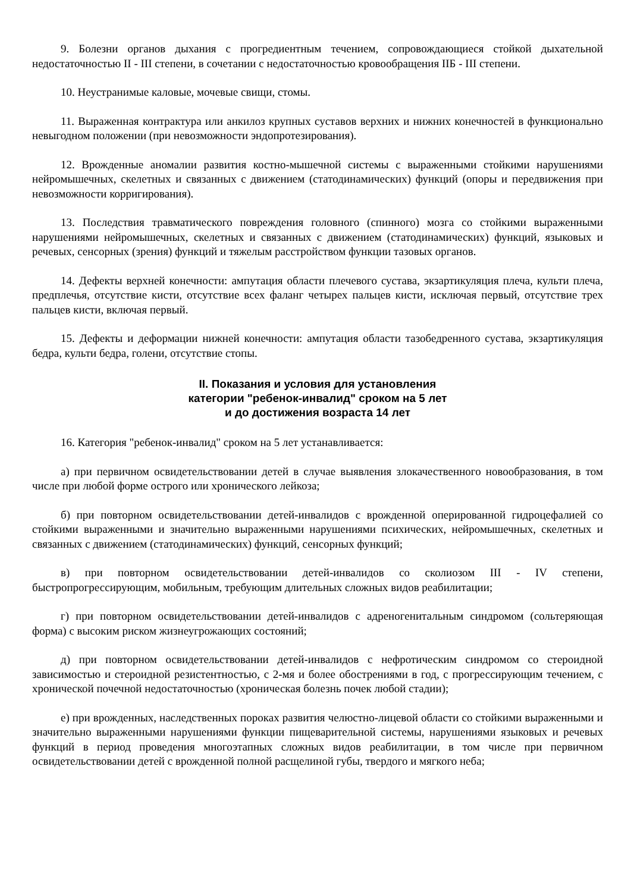9. Болезни органов дыхания с прогредиентным течением, сопровождающиеся стойкой дыхательной недостаточностью II - III степени, в сочетании с недостаточностью кровообращения IIБ - III степени.
10. Неустранимые каловые, мочевые свищи, стомы.
11. Выраженная контрактура или анкилоз крупных суставов верхних и нижних конечностей в функционально невыгодном положении (при невозможности эндопротезирования).
12. Врожденные аномалии развития костно-мышечной системы с выраженными стойкими нарушениями нейромышечных, скелетных и связанных с движением (статодинамических) функций (опоры и передвижения при невозможности корригирования).
13. Последствия травматического повреждения головного (спинного) мозга со стойкими выраженными нарушениями нейромышечных, скелетных и связанных с движением (статодинамических) функций, языковых и речевых, сенсорных (зрения) функций и тяжелым расстройством функции тазовых органов.
14. Дефекты верхней конечности: ампутация области плечевого сустава, экзартикуляция плеча, культи плеча, предплечья, отсутствие кисти, отсутствие всех фаланг четырех пальцев кисти, исключая первый, отсутствие трех пальцев кисти, включая первый.
15. Дефекты и деформации нижней конечности: ампутация области тазобедренного сустава, экзартикуляция бедра, культи бедра, голени, отсутствие стопы.
II. Показания и условия для установления
категории "ребенок-инвалид" сроком на 5 лет
и до достижения возраста 14 лет
16. Категория "ребенок-инвалид" сроком на 5 лет устанавливается:
а) при первичном освидетельствовании детей в случае выявления злокачественного новообразования, в том числе при любой форме острого или хронического лейкоза;
б) при повторном освидетельствовании детей-инвалидов с врожденной оперированной гидроцефалией со стойкими выраженными и значительно выраженными нарушениями психических, нейромышечных, скелетных и связанных с движением (статодинамических) функций, сенсорных функций;
в) при повторном освидетельствовании детей-инвалидов со сколиозом III - IV степени, быстропрогрессирующим, мобильным, требующим длительных сложных видов реабилитации;
г) при повторном освидетельствовании детей-инвалидов с адреногенитальным синдромом (сольтеряющая форма) с высоким риском жизнеугрожающих состояний;
д) при повторном освидетельствовании детей-инвалидов с нефротическим синдромом со стероидной зависимостью и стероидной резистентностью, с 2-мя и более обострениями в год, с прогрессирующим течением, с хронической почечной недостаточностью (хроническая болезнь почек любой стадии);
е) при врожденных, наследственных пороках развития челюстно-лицевой области со стойкими выраженными и значительно выраженными нарушениями функции пищеварительной системы, нарушениями языковых и речевых функций в период проведения многоэтапных сложных видов реабилитации, в том числе при первичном освидетельствовании детей с врожденной полной расщелиной губы, твердого и мягкого неба;